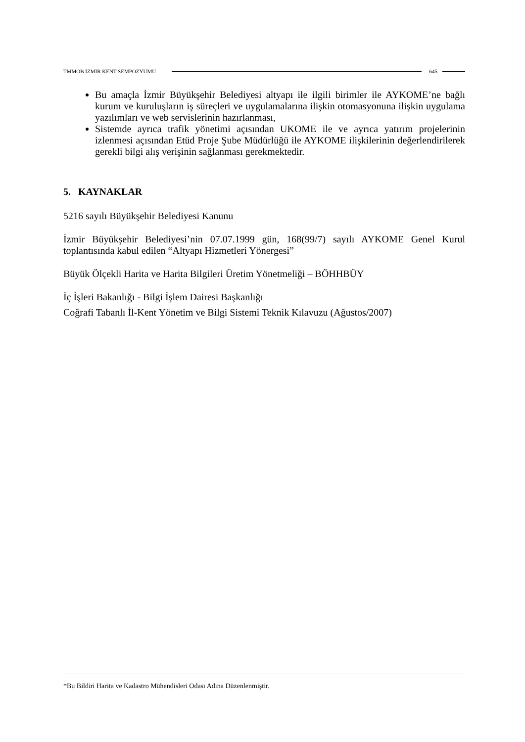TMMOB İZMİR KENT SEMPOZYUMU 645
Bu amaçla İzmir Büyükşehir Belediyesi altyapı ile ilgili birimler ile AYKOME’ne bağlı kurum ve kuruluşların iş süreçleri ve uygulamalarına ilişkin otomasyonuna ilişkin uygulama yazılımları ve web servislerinin hazırlanması,
Sistemde ayrıca trafik yönetimi açısından UKOME ile ve ayrıca yatırım projelerinin izlenmesi açısından Etüd Proje Şube Müdürlüğü ile AYKOME ilişkilerinin değerlendirilerek gerekli bilgi alış verişinin sağlanması gerekmektedir.
5. KAYNAKLAR
5216 sayılı Büyükşehir Belediyesi Kanunu
İzmir Büyükşehir Belediyesi’nin 07.07.1999 gün, 168(99/7) sayılı AYKOME Genel Kurul toplantısında kabul edilen “Altyapı Hizmetleri Yönergesi”
Büyük Ölçekli Harita ve Harita Bilgileri Üretim Yönetmeliği – BÖHHBÜY
İç İşleri Bakanlığı - Bilgi İşlem Dairesi Başkanlığı
Coğrafi Tabanlı İl-Kent Yönetim ve Bilgi Sistemi Teknik Kılavuzu (Ağustos/2007)
*Bu Bildiri Harita ve Kadastro Mühendisleri Odası Adına Düzenlenmiştir.